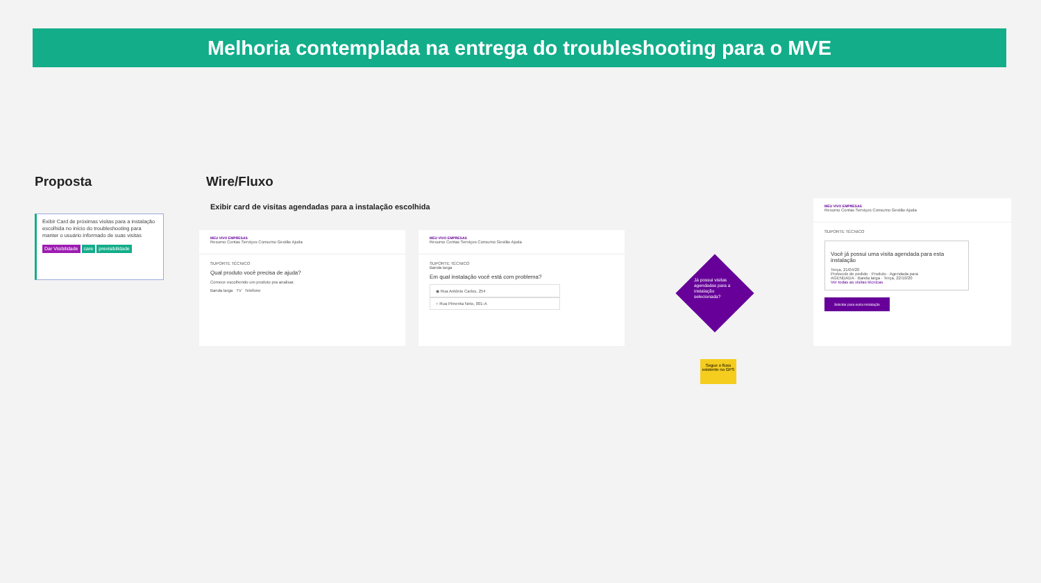Melhoria contemplada na entrega do troubleshooting para o MVE
Proposta Wire/Fluxo
Exibir card de visitas agendadas para a instalação escolhida
Exibir Card de próximas visitas para a instalação escolhida no início do troubleshooting para manter o usuário informado de suas visitas
Dar Visibilidade care previsibilidade
MEU VIVO EMPRESAS
Resumo Contas Serviços Consumo Gestão Ajuda
SUPORTE TÉCNICO
Qual produto você precisa de ajuda?
Comece escolhendo um produto pra analisar.
Banda larga TV Telefone
MEU VIVO EMPRESAS
Resumo Contas Serviços Consumo Gestão Ajuda
SUPORTE TÉCNICO
Banda larga
Em qual instalação você está com problema?
◉ Rua Antônio Carlos, 254
○ Rua Pimenta Neto, 001-A
Já possui visitas agendadas para a instalação selecionada?
Segue o fluxo existente no GPS
MEU VIVO EMPRESAS
Resumo Contas Serviços Consumo Gestão Ajuda
SUPORTE TÉCNICO
Você já possui uma visita agendada para esta instalação
Terça, 21/04/20
Protocolo de pedido · Produto · Agendada para
AGENDADA · Banda larga · Terça, 22/10/20
Ver todas as visitas técnicas
Solicitar para outra instalação